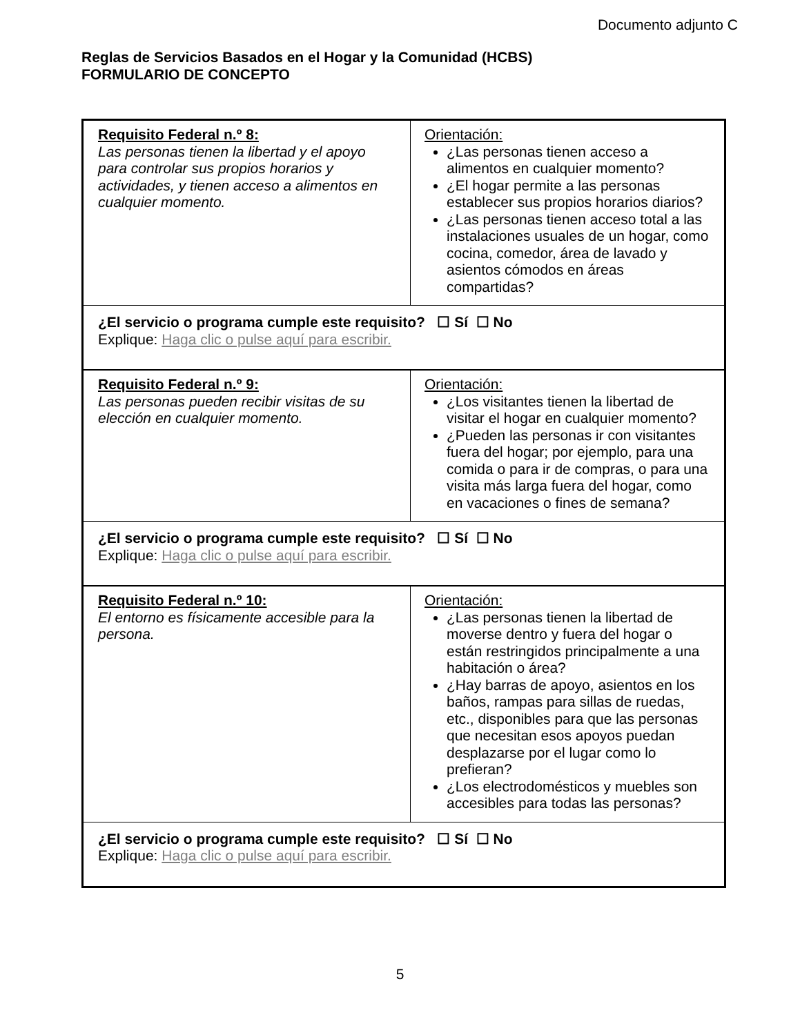Documento adjunto C
Reglas de Servicios Basados en el Hogar y la Comunidad (HCBS)
FORMULARIO DE CONCEPTO
| Requisito Federal n.º 8: Las personas tienen la libertad y el apoyo para controlar sus propios horarios y actividades, y tienen acceso a alimentos en cualquier momento. | Orientación: ¿Las personas tienen acceso a alimentos en cualquier momento? ¿El hogar permite a las personas establecer sus propios horarios diarios? ¿Las personas tienen acceso total a las instalaciones usuales de un hogar, como cocina, comedor, área de lavado y asientos cómodos en áreas compartidas? |
| ¿El servicio o programa cumple este requisito? ☐ Sí ☐ No Explique: Haga clic o pulse aquí para escribir. | |
| Requisito Federal n.º 9: Las personas pueden recibir visitas de su elección en cualquier momento. | Orientación: ¿Los visitantes tienen la libertad de visitar el hogar en cualquier momento? ¿Pueden las personas ir con visitantes fuera del hogar; por ejemplo, para una comida o para ir de compras, o para una visita más larga fuera del hogar, como en vacaciones o fines de semana? |
| ¿El servicio o programa cumple este requisito? ☐ Sí ☐ No Explique: Haga clic o pulse aquí para escribir. | |
| Requisito Federal n.º 10: El entorno es físicamente accesible para la persona. | Orientación: ¿Las personas tienen la libertad de moverse dentro y fuera del hogar o están restringidos principalmente a una habitación o área? ¿Hay barras de apoyo, asientos en los baños, rampas para sillas de ruedas, etc., disponibles para que las personas que necesitan esos apoyos puedan desplazarse por el lugar como lo prefieran? ¿Los electrodomésticos y muebles son accesibles para todas las personas? |
| ¿El servicio o programa cumple este requisito? ☐ Sí ☐ No Explique: Haga clic o pulse aquí para escribir. | |
5